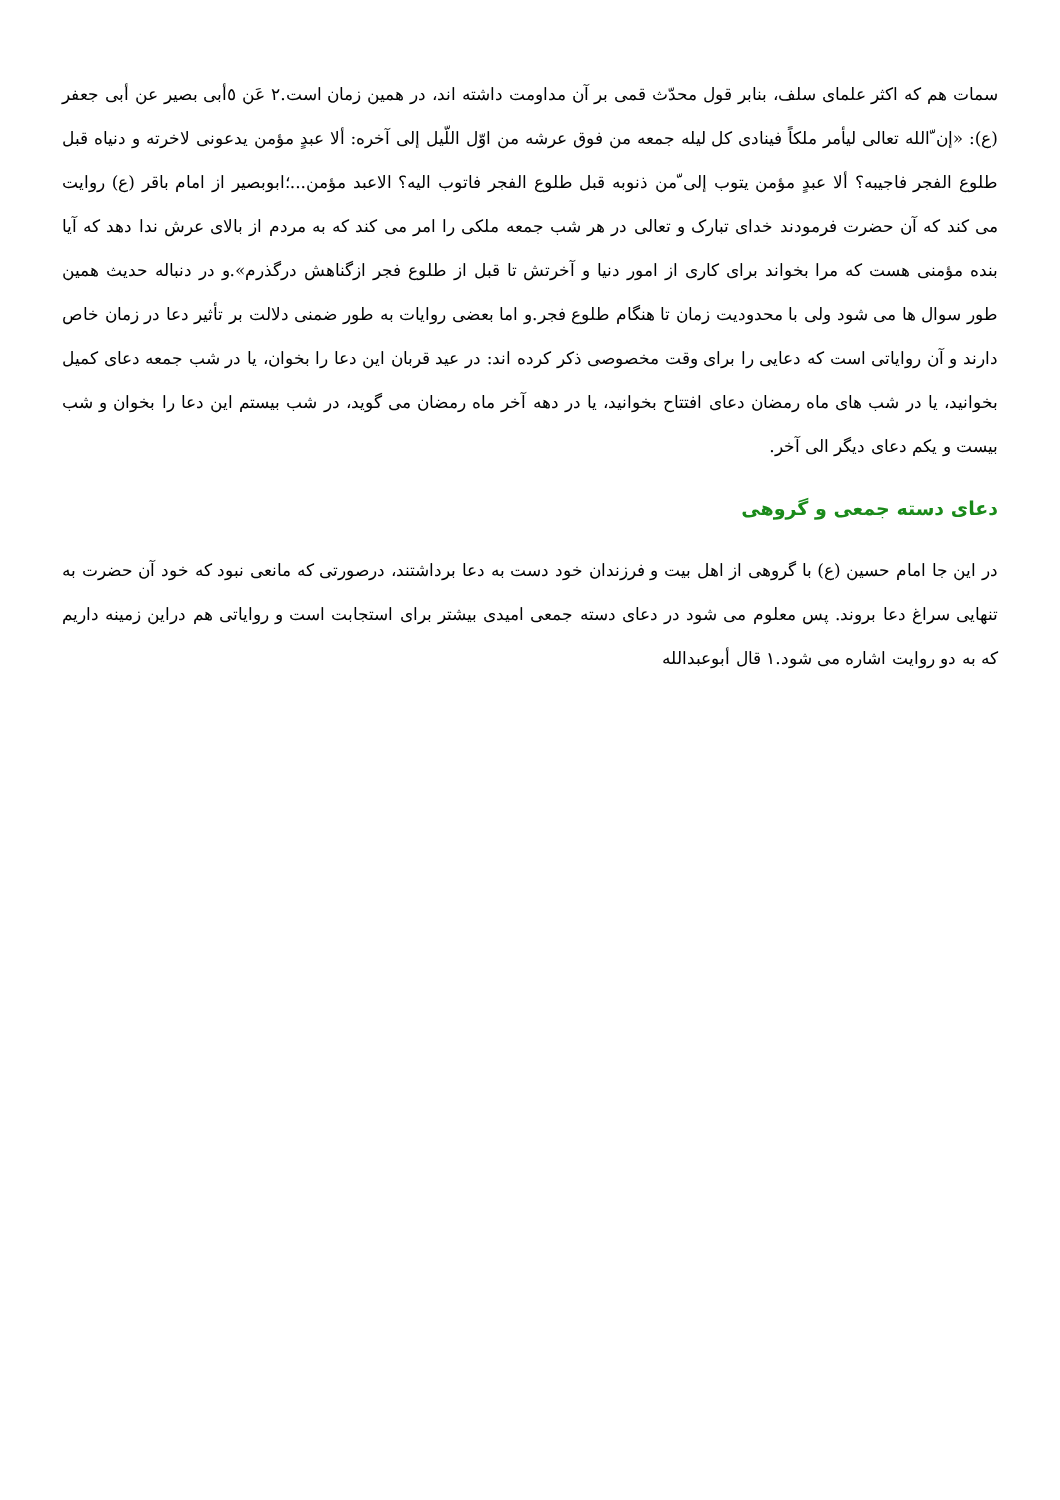سمات هم که اکثر علمای سلف، بنابر قول محدّث قمی بر آن مداومت داشته اند، در همین زمان است.۲ عَن ٥أبی بصیر عن أبی جعفر (ع): «إن ّالله تعالی لیأمر ملکاً فینادی کل لیله جمعه من فوق عرشه من اوّل اللّیل إلی آخره: ألا عبدٍ مؤمن یدعونی لاخرته و دنیاه قبل طلوع الفجر فاجیبه؟ ألا عبدٍ مؤمن یتوب إلی ّمن ذنوبه قبل طلوع الفجر فاتوب الیه؟ الاعبد مؤمن...؛ابوبصیر از امام باقر (ع) روایت می کند که آن حضرت فرمودند خدای تبارک و تعالی در هر شب جمعه ملکی را امر می کند که به مردم از بالای عرش ندا دهد که آیا بنده مؤمنی هست که مرا بخواند برای کاری از امور دنیا و آخرتش تا قبل از طلوع فجر ازگناهش درگذرم».و در دنباله حدیث همین طور سوال ها می شود ولی با محدودیت زمان تا هنگام طلوع فجر.و اما بعضی روایات به طور ضمنی دلالت بر تأثیر دعا در زمان خاص دارند و آن روایاتی است که دعایی را برای وقت مخصوصی ذکر کرده اند: در عید قربان این دعا را بخوان، یا در شب جمعه دعای کمیل بخوانید، یا در شب های ماه رمضان دعای افتتاح بخوانید، یا در دهه آخر ماه رمضان می گوید، در شب بیستم این دعا را بخوان و شب بیست و یکم دعای دیگر الی آخر.
دعای دسته جمعی و گروهی
در این جا امام حسین (ع) با گروهی از اهل بیت و فرزندان خود دست به دعا برداشتند، درصورتی که مانعی نبود که خود آن حضرت به تنهایی سراغ دعا بروند. پس معلوم می شود در دعای دسته جمعی امیدی بیشتر برای استجابت است و روایاتی هم دراین زمینه داریم که به دو روایت اشاره می شود.۱ قال أبوعبدالله